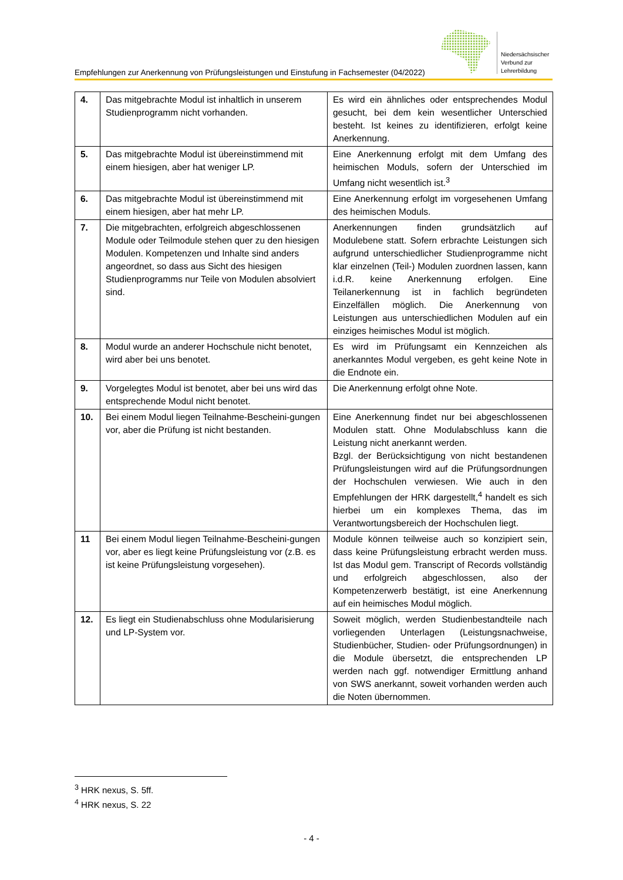Empfehlungen zur Anerkennung von Prüfungsleistungen und Einstufung in Fachsemester (04/2022)
Niedersächsischer
Verbund zur
Lehrerbildung
| 4. | Das mitgebrachte Modul ist inhaltlich in unserem Studienprogramm nicht vorhanden. | Es wird ein ähnliches oder entsprechendes Modul gesucht, bei dem kein wesentlicher Unterschied besteht. Ist keines zu identifizieren, erfolgt keine Anerkennung. |
| 5. | Das mitgebrachte Modul ist übereinstimmend mit einem hiesigen, aber hat weniger LP. | Eine Anerkennung erfolgt mit dem Umfang des heimischen Moduls, sofern der Unterschied im Umfang nicht wesentlich ist.<sup>3</sup> |
| 6. | Das mitgebrachte Modul ist übereinstimmend mit einem hiesigen, aber hat mehr LP. | Eine Anerkennung erfolgt im vorgesehenen Umfang des heimischen Moduls. |
| 7. | Die mitgebrachten, erfolgreich abgeschlossenen Module oder Teilmodule stehen quer zu den hiesigen Modulen. Kompetenzen und Inhalte sind anders angeordnet, so dass aus Sicht des hiesigen Studienprogramms nur Teile von Modulen absolviert sind. | Anerkennungen finden grundsätzlich auf Modulebene statt. Sofern erbrachte Leistungen sich aufgrund unterschiedlicher Studienprogramme nicht klar einzelnen (Teil-) Modulen zuordnen lassen, kann i.d.R. keine Anerkennung erfolgen. Eine Teilanerkennung ist in fachlich begründeten Einzelfällen möglich. Die Anerkennung von Leistungen aus unterschiedlichen Modulen auf ein einziges heimisches Modul ist möglich. |
| 8. | Modul wurde an anderer Hochschule nicht benotet, wird aber bei uns benotet. | Es wird im Prüfungsamt ein Kennzeichen als anerkanntes Modul vergeben, es geht keine Note in die Endnote ein. |
| 9. | Vorgelegtes Modul ist benotet, aber bei uns wird das entsprechende Modul nicht benotet. | Die Anerkennung erfolgt ohne Note. |
| 10. | Bei einem Modul liegen Teilnahme-Bescheini-gungen vor, aber die Prüfung ist nicht bestanden. | Eine Anerkennung findet nur bei abgeschlossenen Modulen statt. Ohne Modulabschluss kann die Leistung nicht anerkannt werden. Bzgl. der Berücksichtigung von nicht bestandenen Prüfungsleistungen wird auf die Prüfungsordnungen der Hochschulen verwiesen. Wie auch in den Empfehlungen der HRK dargestellt,<sup>4</sup> handelt es sich hierbei um ein komplexes Thema, das im Verantwortungsbereich der Hochschulen liegt. |
| 11 | Bei einem Modul liegen Teilnahme-Bescheini-gungen vor, aber es liegt keine Prüfungsleistung vor (z.B. es ist keine Prüfungsleistung vorgesehen). | Module können teilweise auch so konzipiert sein, dass keine Prüfungsleistung erbracht werden muss. Ist das Modul gem. Transcript of Records vollständig und erfolgreich abgeschlossen, also der Kompetenzerwerb bestätigt, ist eine Anerkennung auf ein heimisches Modul möglich. |
| 12. | Es liegt ein Studienabschluss ohne Modularisierung und LP-System vor. | Soweit möglich, werden Studienbestandteile nach vorliegenden Unterlagen (Leistungsnachweise, Studienbücher, Studien- oder Prüfungsordnungen) in die Module übersetzt, die entsprechenden LP werden nach ggf. notwendiger Ermittlung anhand von SWS anerkannt, soweit vorhanden werden auch die Noten übernommen. |
<sup>3</sup> HRK nexus, S. 5ff.
<sup>4</sup> HRK nexus, S. 22
- 4 -